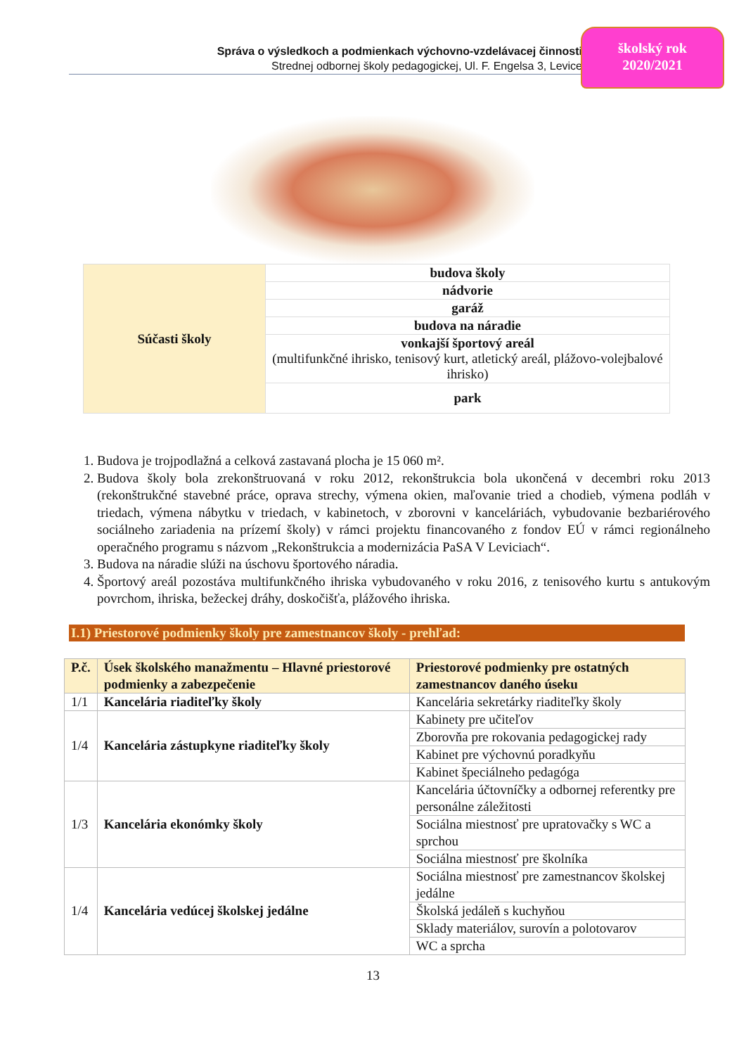Správa o výsledkoch a podmienkach výchovno-vzdelávacej činnosti
Strednej odbornej školy pedagogickej, Ul. F. Engelsa 3, Levice
školský rok
2020/2021
| Súčasti školy | budova školy |
| | nádvorie |
| | garáž |
| | budova na náradie |
| | vonkajší športový areál (multifunkčné ihrisko, tenisový kurt, atletický areál, plážovo-volejbalové ihrisko) |
| | park |
1. Budova je trojpodlažná a celková zastavaná plocha je 15 060 m².
2. Budova školy bola zrekonštruovaná v roku 2012, rekonštrukcia bola ukončená v decembri roku 2013 (rekonštrukčné stavebné práce, oprava strechy, výmena okien, maľovanie tried a chodieb, výmena podláh v triedach, výmena nábytku v triedach, v kabinetoch, v zborovni v kanceláriách, vybudovanie bezbariérového sociálneho zariadenia na prízemí školy) v rámci projektu financovaného z fondov EÚ v rámci regionálneho operačného programu s názvom „Rekonštrukcia a modernizácia PaSA V Leviciach“.
3. Budova na náradie slúži na úschovu športového náradia.
4. Športový areál pozostáva multifunkčného ihriska vybudovaného v roku 2016, z tenisového kurtu s antukovým povrchom, ihriska, bežeckej dráhy, doskočišťa, plážového ihriska.
I.1) Priestorové podmienky školy pre zamestnancov školy - prehľad:
| P.č. | Úsek školského manažmentu – Hlavné priestorové podmienky a zabezpečenie | Priestorové podmienky pre ostatných zamestnancov daného úseku |
| --- | --- | --- |
| 1/1 | Kancelária riaditeľky školy | Kancelária sekretárky riaditeľky školy |
| 1/4 | Kancelária zástupkyne riaditeľky školy | Kabinety pre učiteľov |
| | | Zborovňa pre rokovania pedagogickej rady |
| | | Kabinet pre výchovnú poradkyňu |
| | | Kabinet špeciálneho pedagóga |
| 1/3 | Kancelária ekonómky školy | Kancelária účtovníčky a odbornej referentky pre personálne záležitosti |
| | | Sociálna miestnosť pre upratovačky s WC a sprchou |
| | | Sociálna miestnosť pre školníka |
| 1/4 | Kancelária vedúcej školskej jedálne | Sociálna miestnosť pre zamestnancov školskej jedálne |
| | | Školská jedáleň s kuchyňou |
| | | Sklady materiálov, surovín a polotovarov |
| | | WC a sprcha |
13